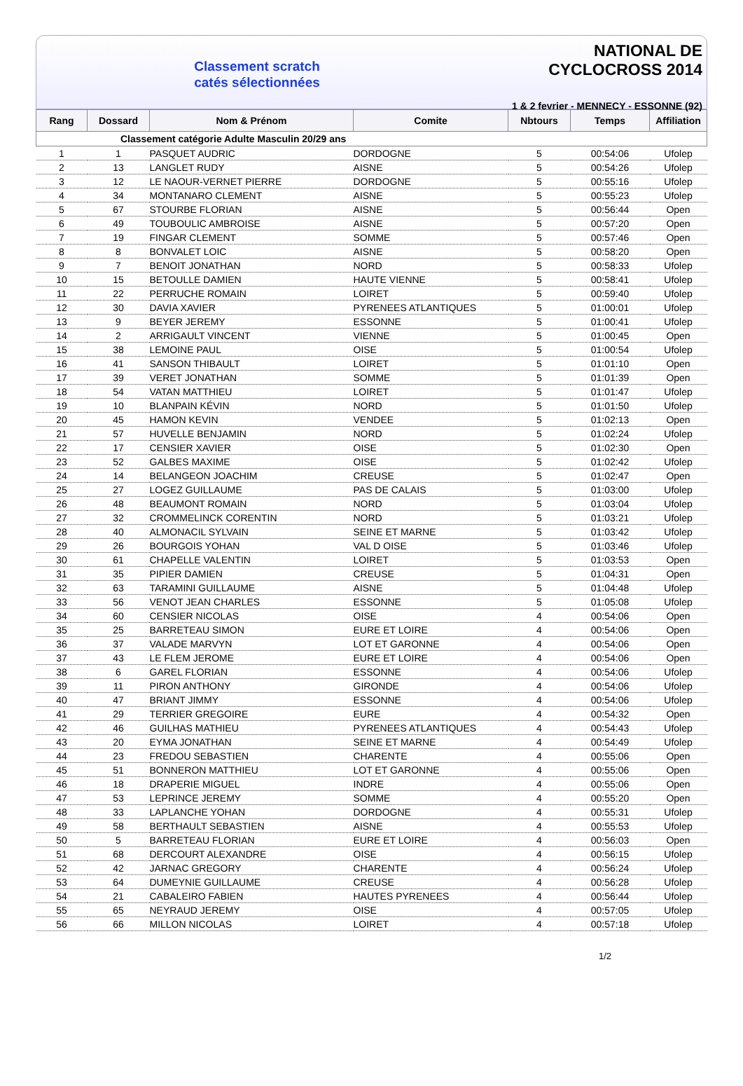Classement scratch
catés sélectionnées
NATIONAL DE CYCLOCROSS 2014
1 & 2 fevrier - MENNECY - ESSONNE (92)
| Rang | Dossard | Nom & Prénom | Comite | Nbtours | Temps | Affiliation |
| --- | --- | --- | --- | --- | --- | --- |
| Classement catégorie Adulte Masculin 20/29 ans | | | | | | |
| 1 | 1 | PASQUET AUDRIC | DORDOGNE | 5 | 00:54:06 | Ufolep |
| 2 | 13 | LANGLET RUDY | AISNE | 5 | 00:54:26 | Ufolep |
| 3 | 12 | LE NAOUR-VERNET PIERRE | DORDOGNE | 5 | 00:55:16 | Ufolep |
| 4 | 34 | MONTANARO CLEMENT | AISNE | 5 | 00:55:23 | Ufolep |
| 5 | 67 | STOURBE FLORIAN | AISNE | 5 | 00:56:44 | Open |
| 6 | 49 | TOUBOULIC AMBROISE | AISNE | 5 | 00:57:20 | Open |
| 7 | 19 | FINGAR CLEMENT | SOMME | 5 | 00:57:46 | Open |
| 8 | 8 | BONVALET LOIC | AISNE | 5 | 00:58:20 | Open |
| 9 | 7 | BENOIT JONATHAN | NORD | 5 | 00:58:33 | Ufolep |
| 10 | 15 | BETOULLE DAMIEN | HAUTE VIENNE | 5 | 00:58:41 | Ufolep |
| 11 | 22 | PERRUCHE ROMAIN | LOIRET | 5 | 00:59:40 | Ufolep |
| 12 | 30 | DAVIA XAVIER | PYRENEES ATLANTIQUES | 5 | 01:00:01 | Ufolep |
| 13 | 9 | BEYER JEREMY | ESSONNE | 5 | 01:00:41 | Ufolep |
| 14 | 2 | ARRIGAULT VINCENT | VIENNE | 5 | 01:00:45 | Open |
| 15 | 38 | LEMOINE PAUL | OISE | 5 | 01:00:54 | Ufolep |
| 16 | 41 | SANSON THIBAULT | LOIRET | 5 | 01:01:10 | Open |
| 17 | 39 | VERET JONATHAN | SOMME | 5 | 01:01:39 | Open |
| 18 | 54 | VATAN MATTHIEU | LOIRET | 5 | 01:01:47 | Ufolep |
| 19 | 10 | BLANPAIN KÉVIN | NORD | 5 | 01:01:50 | Ufolep |
| 20 | 45 | HAMON KEVIN | VENDEE | 5 | 01:02:13 | Open |
| 21 | 57 | HUVELLE BENJAMIN | NORD | 5 | 01:02:24 | Ufolep |
| 22 | 17 | CENSIER XAVIER | OISE | 5 | 01:02:30 | Open |
| 23 | 52 | GALBES MAXIME | OISE | 5 | 01:02:42 | Ufolep |
| 24 | 14 | BELANGEON JOACHIM | CREUSE | 5 | 01:02:47 | Open |
| 25 | 27 | LOGEZ GUILLAUME | PAS DE CALAIS | 5 | 01:03:00 | Ufolep |
| 26 | 48 | BEAUMONT ROMAIN | NORD | 5 | 01:03:04 | Ufolep |
| 27 | 32 | CROMMELINCK CORENTIN | NORD | 5 | 01:03:21 | Ufolep |
| 28 | 40 | ALMONACIL SYLVAIN | SEINE ET MARNE | 5 | 01:03:42 | Ufolep |
| 29 | 26 | BOURGOIS YOHAN | VAL D OISE | 5 | 01:03:46 | Ufolep |
| 30 | 61 | CHAPELLE VALENTIN | LOIRET | 5 | 01:03:53 | Open |
| 31 | 35 | PIPIER DAMIEN | CREUSE | 5 | 01:04:31 | Open |
| 32 | 63 | TARAMINI GUILLAUME | AISNE | 5 | 01:04:48 | Ufolep |
| 33 | 56 | VENOT JEAN CHARLES | ESSONNE | 5 | 01:05:08 | Ufolep |
| 34 | 60 | CENSIER NICOLAS | OISE | 4 | 00:54:06 | Open |
| 35 | 25 | BARRETEAU SIMON | EURE ET LOIRE | 4 | 00:54:06 | Open |
| 36 | 37 | VALADE MARVYN | LOT ET GARONNE | 4 | 00:54:06 | Open |
| 37 | 43 | LE FLEM JEROME | EURE ET LOIRE | 4 | 00:54:06 | Open |
| 38 | 6 | GAREL FLORIAN | ESSONNE | 4 | 00:54:06 | Ufolep |
| 39 | 11 | PIRON ANTHONY | GIRONDE | 4 | 00:54:06 | Ufolep |
| 40 | 47 | BRIANT JIMMY | ESSONNE | 4 | 00:54:06 | Ufolep |
| 41 | 29 | TERRIER GREGOIRE | EURE | 4 | 00:54:32 | Open |
| 42 | 46 | GUILHAS MATHIEU | PYRENEES ATLANTIQUES | 4 | 00:54:43 | Ufolep |
| 43 | 20 | EYMA JONATHAN | SEINE ET MARNE | 4 | 00:54:49 | Ufolep |
| 44 | 23 | FREDOU SEBASTIEN | CHARENTE | 4 | 00:55:06 | Open |
| 45 | 51 | BONNERON MATTHIEU | LOT ET GARONNE | 4 | 00:55:06 | Open |
| 46 | 18 | DRAPERIE MIGUEL | INDRE | 4 | 00:55:06 | Open |
| 47 | 53 | LEPRINCE JEREMY | SOMME | 4 | 00:55:20 | Open |
| 48 | 33 | LAPLANCHE YOHAN | DORDOGNE | 4 | 00:55:31 | Ufolep |
| 49 | 58 | BERTHAULT SEBASTIEN | AISNE | 4 | 00:55:53 | Ufolep |
| 50 | 5 | BARRETEAU FLORIAN | EURE ET LOIRE | 4 | 00:56:03 | Open |
| 51 | 68 | DERCOURT ALEXANDRE | OISE | 4 | 00:56:15 | Ufolep |
| 52 | 42 | JARNAC GREGORY | CHARENTE | 4 | 00:56:24 | Ufolep |
| 53 | 64 | DUMEYNIE GUILLAUME | CREUSE | 4 | 00:56:28 | Ufolep |
| 54 | 21 | CABALEIRO FABIEN | HAUTES PYRENEES | 4 | 00:56:44 | Ufolep |
| 55 | 65 | NEYRAUD JEREMY | OISE | 4 | 00:57:05 | Ufolep |
| 56 | 66 | MILLON NICOLAS | LOIRET | 4 | 00:57:18 | Ufolep |
1/2